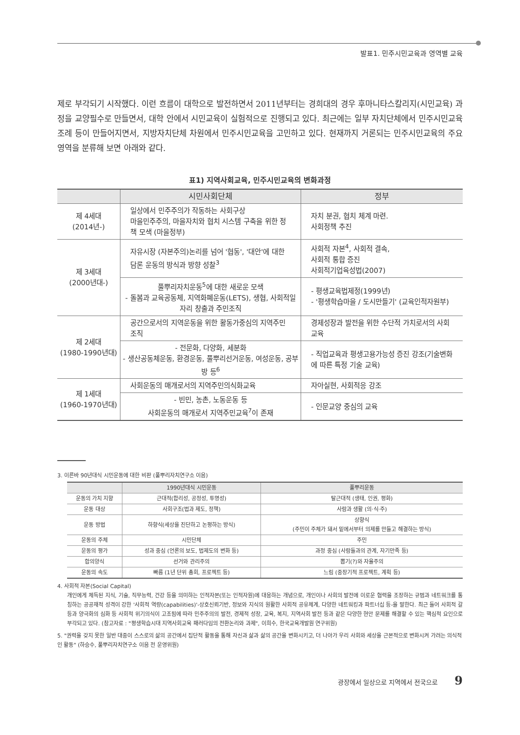발표1. 민주시민교육과 영역별 교육
제로 부각되기 시작했다. 이런 흐름이 대학으로 발전하면서 2011년부터는 경희대의 경우 후마니타스칼리지(시민교육) 과정을 교양필수로 만들면서, 대학 안에서 시민교육이 실험적으로 진행되고 있다. 최근에는 일부 자치단체에서 민주시민교육조례 등이 만들어지면서, 지방자치단체 차원에서 민주시민교육을 고민하고 있다. 현재까지 거론되는 민주시민교육의 주요 영역을 분류해 보면 아래와 같다.
표1) 지역사회교육, 민주시민교육의 변화과정
| | 시민사회단체 | 정부 |
| --- | --- | --- |
| 제 4세대 (2014년-) | 일상에서 민주주의가 작동하는 사회구상 마을민주주의, 마을자치와 협치 시스템 구축을 위한 정책 모색 (마을정부) | 자치 분권, 협치 체계 마련. 사회정책 추진 |
| 제 3세대 (2000년대-) | 자유시장 (자본주의)논리를 넘어 '협동', '대안'에 대한 담론 운동의 방식과 방향 성찰<sup>3</sup> | 사회적 자본<sup>4</sup>, 사회적 결속, 사회적 통합 증진 사회적기업육성법(2007) |
| | 풀뿌리자치운동<sup>5</sup>에 대한 새로운 모색 - 돌봄과 교육공동체, 지역화폐운동(LETS), 생협, 사회적일자리 창출과 주민조직 | - 평생교육법제정(1999년) - '평생학습마을 / 도시만들기' (교육인적자원부) |
| 제 2세대 (1980-1990년대) | 공간으로서의 지역운동을 위한 활동가중심의 지역주민조직 | 경제성장과 발전을 위한 수단적 가치로서의 사회교육 |
| | - 전문화, 다양화, 세분화 - 생산공동체운동, 환경운동, 풀뿌리선거운동, 여성운동, 공부방 등<sup>6</sup> | - 직업교육과 평생고용가능성 증진 강조(기술변화에 따른 특정 기술 교육) |
| 제 1세대 (1960-1970년대) | 사회운동의 매개로서의 지역주민의식화교육 | 자아실현, 사회적응 강조 |
| | - 빈민, 농촌, 노동운동 등 사회운동의 매개로서 지역주민교육<sup>7</sup>이 존재 | - 인문교양 중심의 교육 |
3. 이른바 90년대식 시민운동에 대한 비판 (풀뿌리자치연구소 이음)
| | 1990년대식 시민운동 | 풀뿌리운동 |
| --- | --- | --- |
| 운동의 가치 지향 | 근대적(합리성, 공정성, 투명성) | 탈근대적 (생태, 인권, 평화) |
| 운동 대상 | 사회구조(법과 제도, 정책) | 사람과 생활 (의·식·주) |
| 운동 방법 | 하향식(세상을 진단하고 논평하는 방식) | 상향식 (주민이 주체가 돼서 밑에서부터 의제를 만들고 해결하는 방식) |
| 운동의 주체 | 시민단체 | 주민 |
| 운동의 평가 | 성과 중심 (언론의 보도, 법제도의 변화 등) | 과정 중심 (사람들과의 관계, 자기만족 등) |
| 합의양식 | 선거와 관리주의 | 뽑기(?)와 자율주의 |
| 운동의 속도 | 빠름 (1년 단위 총회, 프로젝트 등) | 느림 (중장기적 프로젝트, 계획 등) |
4. 사회적 자본(Social Capital)
개인에게 체득된 지식, 기술, 직무능력, 건강 등을 의미하는 인적자본(또는 인적자원)에 대응하는 개념으로, 개인이나 사회의 발전에 이로운 협력을 조장하는 규범과 네트워크를 통칭하는 공공재적 성격이 강한 '사회적 역량(capabilities)'-상호신뢰기반, 정보와 지식의 원활한 사회적 공유체계, 다양한 네트워킹과 파트너십 등-을 말한다. 최근 들어 사회적 갈등과 양극화의 심화 등 사회적 위기의식이 고조됨에 따라 민주주의의 발전, 경제적 성장, 교육, 복지, 지역사회 발전 등과 같은 다양한 현안 문제를 해결할 수 있는 핵심적 요인으로 부각되고 있다. (참고자료 : "평생학습시대 지역사회교육 패러다임의 전환논리와 과제", 이희수, 한국교육개발원 연구위원)
5. "권력을 갖지 못한 일반 대중이 스스로의 삶의 공간에서 집단적 활동을 통해 자신과 삶과 삶의 공간을 변화시키고, 더 나아가 우리 사회와 세상을 근본적으로 변화시켜 가려는 의식적인 활동" (하승수, 풀뿌리자치연구소 이음 전 운영위원)
광장에서 일상으로 지역에서 전국으로 9